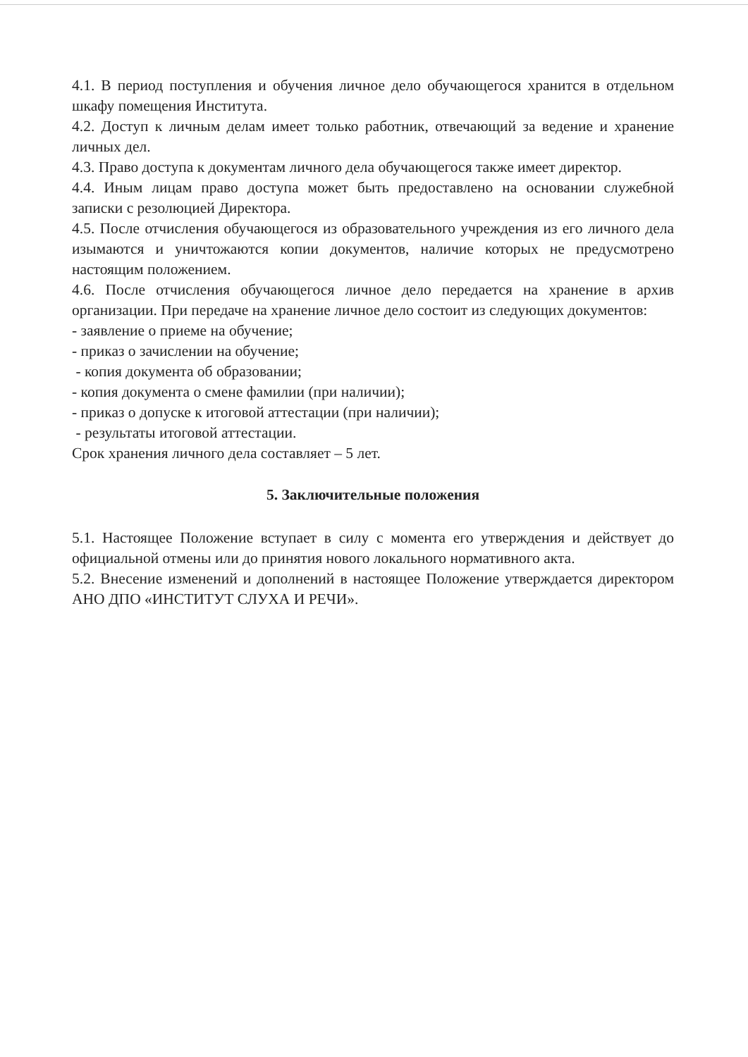4.1. В период поступления и обучения личное дело обучающегося хранится в отдельном шкафу помещения Института.
4.2. Доступ к личным делам имеет только работник, отвечающий за ведение и хранение личных дел.
4.3. Право доступа к документам личного дела обучающегося также имеет директор.
4.4. Иным лицам право доступа может быть предоставлено на основании служебной записки с резолюцией Директора.
4.5. После отчисления обучающегося из образовательного учреждения из его личного дела изымаются и уничтожаются копии документов, наличие которых не предусмотрено настоящим положением.
4.6. После отчисления обучающегося личное дело передается на хранение в архив организации. При передаче на хранение личное дело состоит из следующих документов:
- заявление о приеме на обучение;
- приказ о зачислении на обучение;
- копия документа об образовании;
- копия документа о смене фамилии (при наличии);
- приказ о допуске к итоговой аттестации (при наличии);
- результаты итоговой аттестации.
Срок хранения личного дела составляет – 5 лет.
5. Заключительные положения
5.1. Настоящее Положение вступает в силу с момента его утверждения и действует до официальной отмены или до принятия нового локального нормативного акта.
5.2. Внесение изменений и дополнений в настоящее Положение утверждается директором АНО ДПО «ИНСТИТУТ СЛУХА И РЕЧИ».